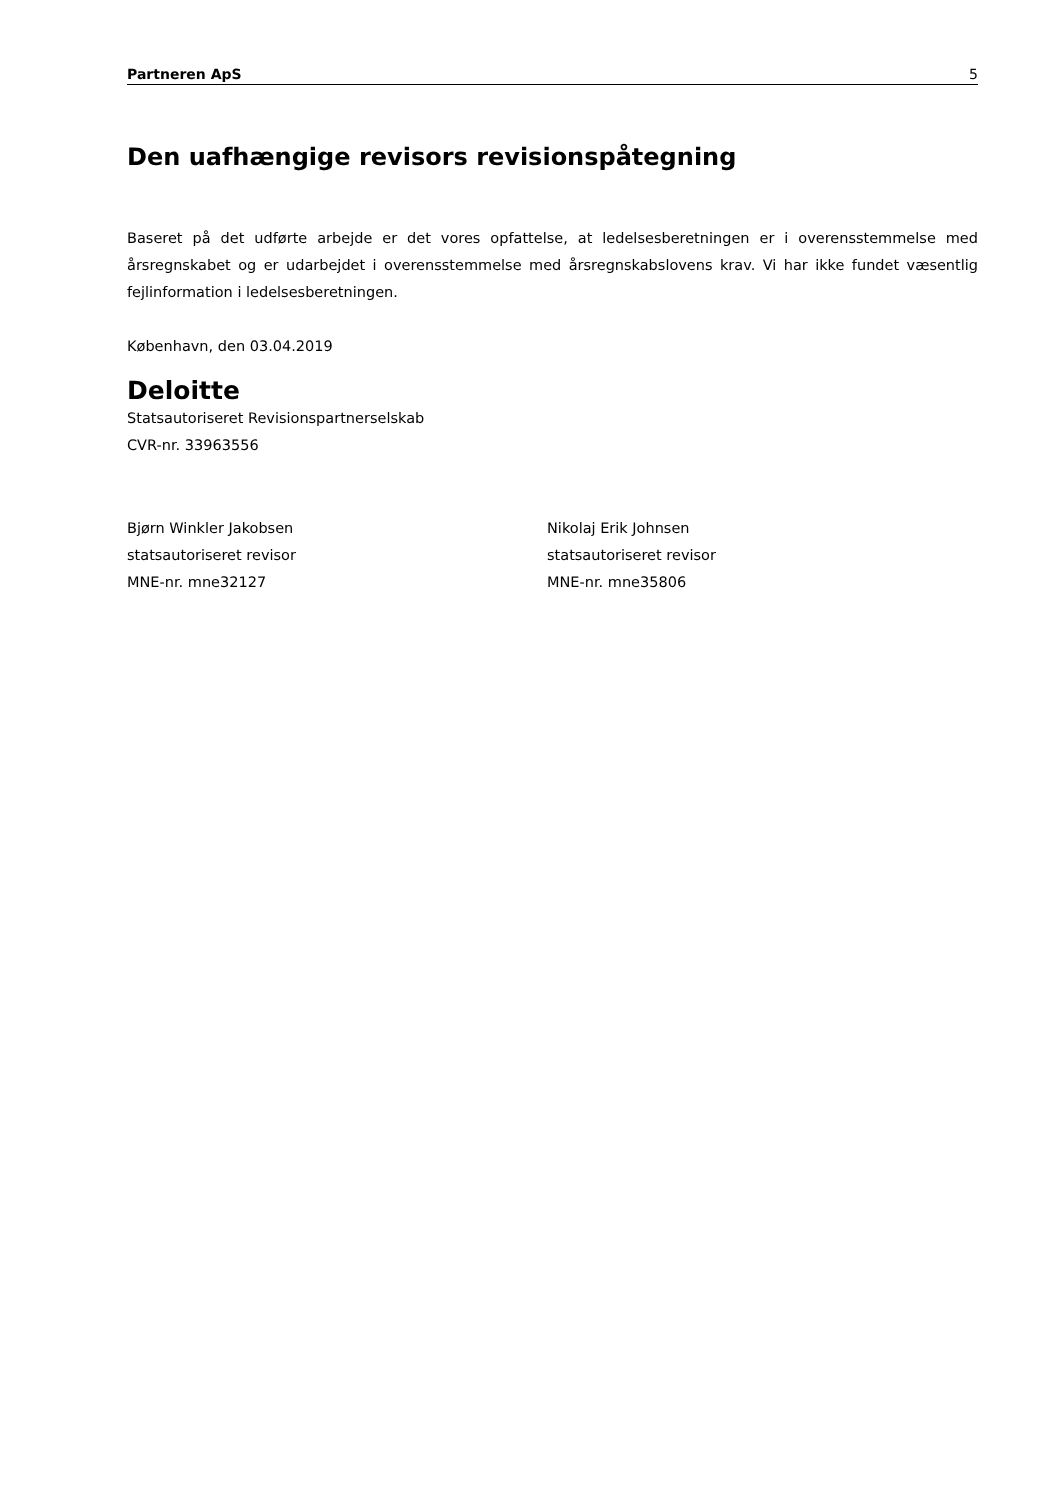Partneren ApS 5
Den uafhængige revisors revisionspåtegning
Baseret på det udførte arbejde er det vores opfattelse, at ledelsesberetningen er i overensstemmelse med årsregnskabet og er udarbejdet i overensstemmelse med årsregnskabslovens krav. Vi har ikke fundet væsentlig fejlinformation i ledelsesberetningen.
København, den 03.04.2019
Deloitte
Statsautoriseret Revisionspartnerselskab
CVR-nr. 33963556
Bjørn Winkler Jakobsen
statsautoriseret revisor
MNE-nr. mne32127
Nikolaj Erik Johnsen
statsautoriseret revisor
MNE-nr. mne35806